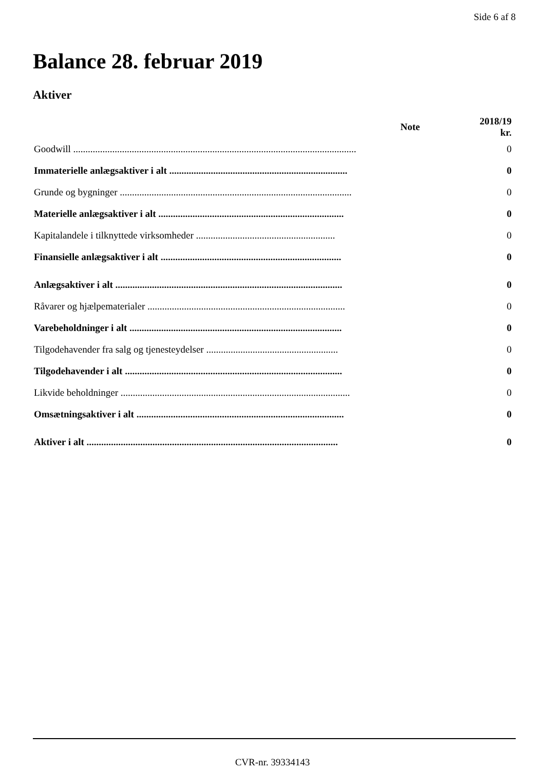Side 6 af 8
Balance 28. februar 2019
Aktiver
| | Note | 2018/19 kr. |
| --- | --- | --- |
| Goodwill .................................................................................................................... | | 0 |
| Immaterielle anlægsaktiver i alt ......................................................................... | | 0 |
| Grunde og bygninger ............................................................................................... | | 0 |
| Materielle anlægsaktiver i alt ............................................................................ | | 0 |
| Kapitalandele i tilknyttede virksomheder ......................................................... | | 0 |
| Finansielle anlægsaktiver i alt .......................................................................... | | 0 |
| Anlægsaktiver i alt ............................................................................................. | | 0 |
| Råvarer og hjælpematerialer ................................................................................. | | 0 |
| Varebeholdninger i alt ....................................................................................... | | 0 |
| Tilgodehavender fra salg og tjenesteydelser ...................................................... | | 0 |
| Tilgodehavender i alt ......................................................................................... | | 0 |
| Likvide beholdninger .............................................................................................. | | 0 |
| Omsætningsaktiver i alt ..................................................................................... | | 0 |
| Aktiver i alt ....................................................................................................... | | 0 |
CVR-nr. 39334143